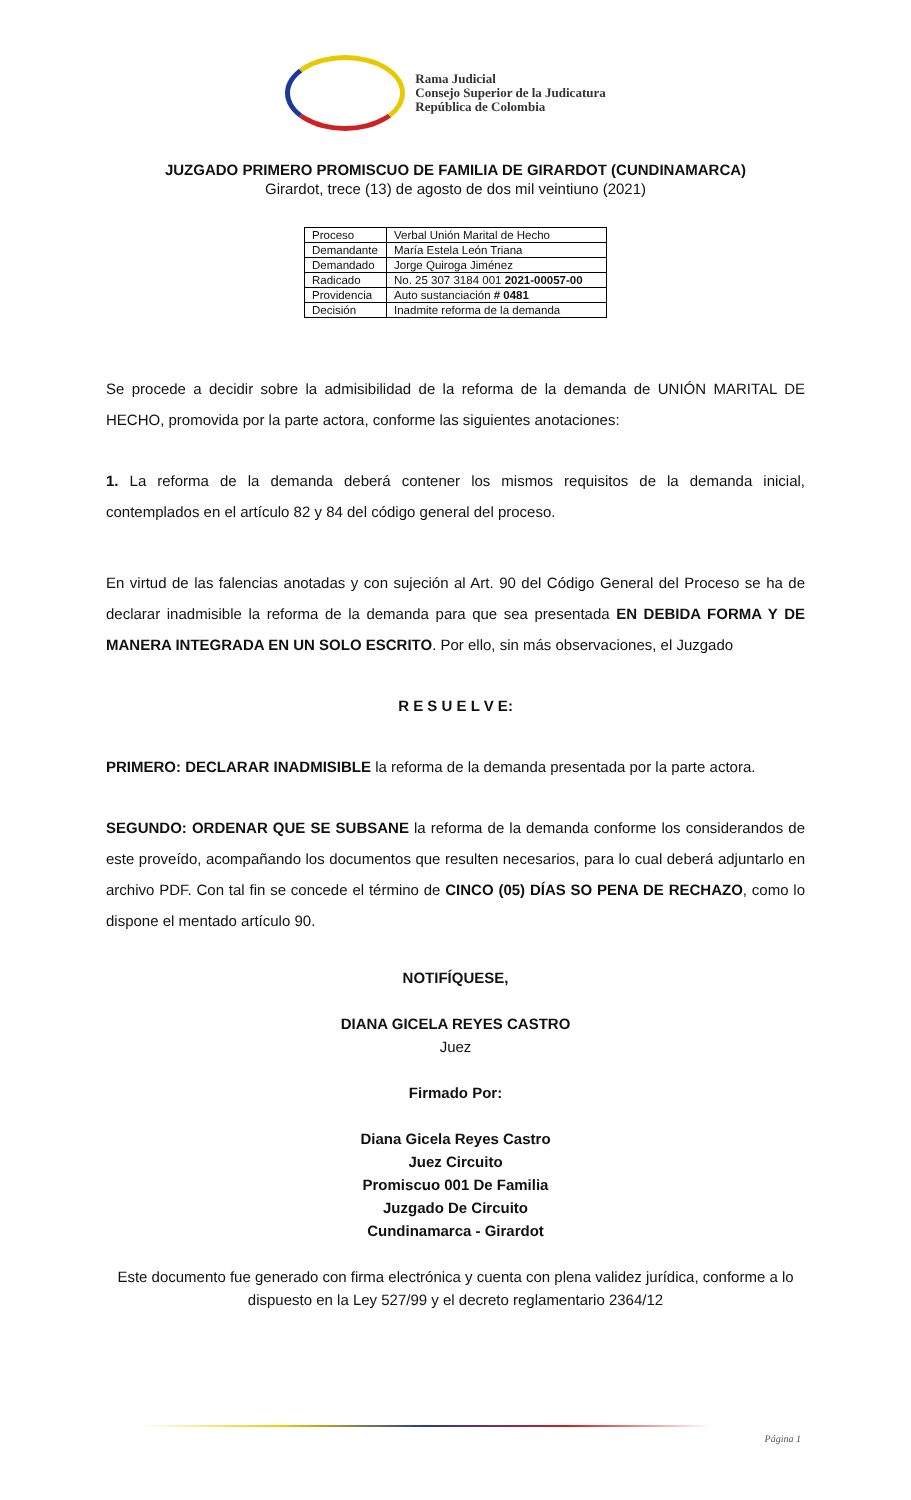Rama Judicial
Consejo Superior de la Judicatura
República de Colombia
JUZGADO PRIMERO PROMISCUO DE FAMILIA DE GIRARDOT (CUNDINAMARCA)
Girardot, trece (13) de agosto de dos mil veintiuno (2021)
| Proceso | Verbal Unión Marital de Hecho |
| Demandante | María Estela León Triana |
| Demandado | Jorge Quiroga Jiménez |
| Radicado | No. 25 307 3184 001 2021-00057-00 |
| Providencia | Auto sustanciación # 0481 |
| Decisión | Inadmite reforma de la demanda |
Se procede a decidir sobre la admisibilidad de la reforma de la demanda de UNIÓN MARITAL DE HECHO, promovida por la parte actora, conforme las siguientes anotaciones:
1. La reforma de la demanda deberá contener los mismos requisitos de la demanda inicial, contemplados en el artículo 82 y 84 del código general del proceso.
En virtud de las falencias anotadas y con sujeción al Art. 90 del Código General del Proceso se ha de declarar inadmisible la reforma de la demanda para que sea presentada EN DEBIDA FORMA Y DE MANERA INTEGRADA EN UN SOLO ESCRITO. Por ello, sin más observaciones, el Juzgado
R E S U E L V E:
PRIMERO: DECLARAR INADMISIBLE la reforma de la demanda presentada por la parte actora.
SEGUNDO: ORDENAR QUE SE SUBSANE la reforma de la demanda conforme los considerandos de este proveído, acompañando los documentos que resulten necesarios, para lo cual deberá adjuntarlo en archivo PDF. Con tal fin se concede el término de CINCO (05) DÍAS SO PENA DE RECHAZO, como lo dispone el mentado artículo 90.
NOTIFÍQUESE,
DIANA GICELA REYES CASTRO
Juez
Firmado Por:
Diana Gicela Reyes Castro
Juez Circuito
Promiscuo 001 De Familia
Juzgado De Circuito
Cundinamarca - Girardot
Este documento fue generado con firma electrónica y cuenta con plena validez jurídica, conforme a lo dispuesto en la Ley 527/99 y el decreto reglamentario 2364/12
Página 1